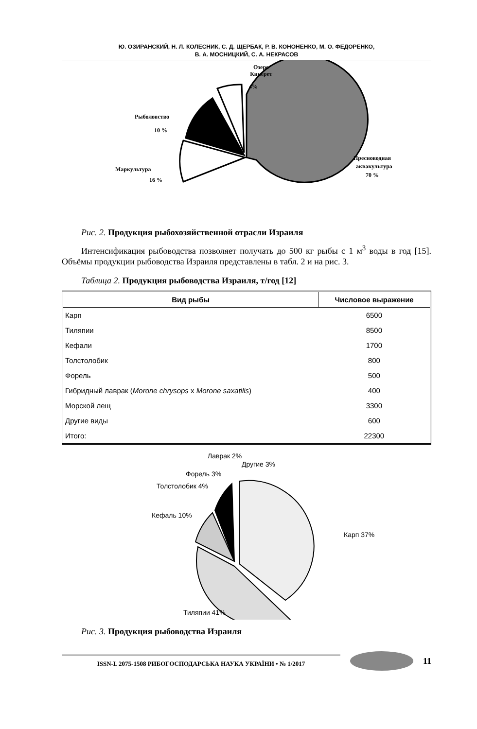Ю. ОЗИРАНСКИЙ, Н. Л. КОЛЕСНИК, С. Д. ЩЕРБАК, Р. В. КОНОНЕНКО, М. О. ФЕДОРЕНКО,
В. А. МОСНИЦКИЙ, С. А. НЕКРАСОВ
Озеро
Кинерет
4%
Рыболовство
10 %
Маркультура
16 %
Пресноводная
аквакультура
70 %
Рис. 2. Продукция рыбохозяйственной отрасли Израиля
Интенсификация рыбоводства позволяет получать до 500 кг рыбы с 1 м<sup>3</sup> воды в год [15]. Объёмы продукции рыбоводства Израиля представлены в табл. 2 и на рис. 3.
Таблица 2. Продукция рыбоводства Израиля, т/год [12]
| Вид рыбы | Числовое выражение |
| --- | --- |
| Карп | 6500 |
| Тиляпии | 8500 |
| Кефали | 1700 |
| Толстолобик | 800 |
| Форель | 500 |
| Гибридный лаврак ( Morone chrysops x Morone saxatilis ) | 400 |
| Морской лещ | 3300 |
| Другие виды | 600 |
| Итого: | 22300 |
Лаврак 2%
Другие 3%
Форель 3%
Толстолобик 4%
Кефаль 10%
Карп 37%
Тиляпии 41%
Рис. 3. Продукция рыбоводства Израиля
ISSN-L 2075-1508 РИБОГОСПОДАРСЬКА НАУКА УКРАЇНИ • № 1/2017
11